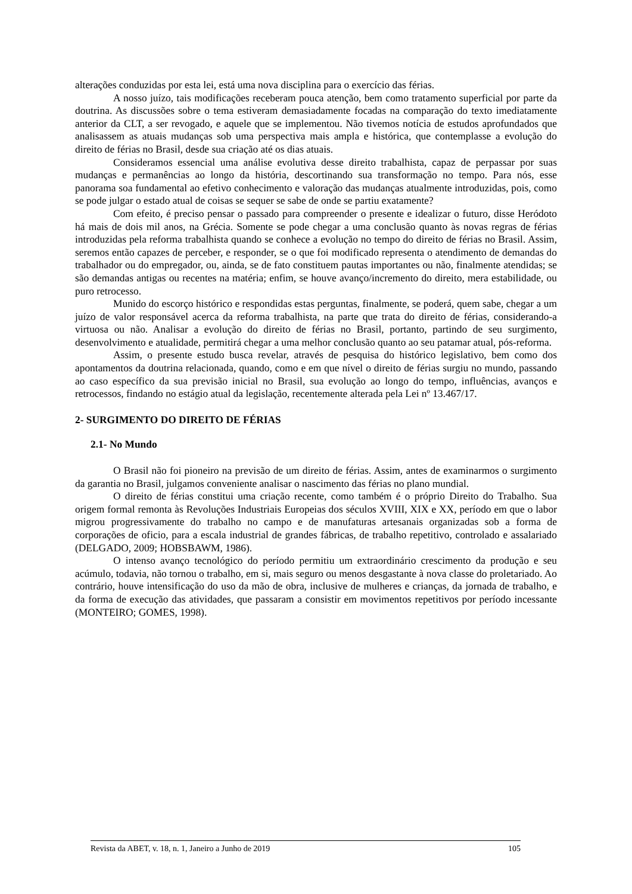alterações conduzidas por esta lei, está uma nova disciplina para o exercício das férias.
A nosso juízo, tais modificações receberam pouca atenção, bem como tratamento superficial por parte da doutrina. As discussões sobre o tema estiveram demasiadamente focadas na comparação do texto imediatamente anterior da CLT, a ser revogado, e aquele que se implementou. Não tivemos notícia de estudos aprofundados que analisassem as atuais mudanças sob uma perspectiva mais ampla e histórica, que contemplasse a evolução do direito de férias no Brasil, desde sua criação até os dias atuais.
Consideramos essencial uma análise evolutiva desse direito trabalhista, capaz de perpassar por suas mudanças e permanências ao longo da história, descortinando sua transformação no tempo. Para nós, esse panorama soa fundamental ao efetivo conhecimento e valoração das mudanças atualmente introduzidas, pois, como se pode julgar o estado atual de coisas se sequer se sabe de onde se partiu exatamente?
Com efeito, é preciso pensar o passado para compreender o presente e idealizar o futuro, disse Heródoto há mais de dois mil anos, na Grécia. Somente se pode chegar a uma conclusão quanto às novas regras de férias introduzidas pela reforma trabalhista quando se conhece a evolução no tempo do direito de férias no Brasil. Assim, seremos então capazes de perceber, e responder, se o que foi modificado representa o atendimento de demandas do trabalhador ou do empregador, ou, ainda, se de fato constituem pautas importantes ou não, finalmente atendidas; se são demandas antigas ou recentes na matéria; enfim, se houve avanço/incremento do direito, mera estabilidade, ou puro retrocesso.
Munido do escorço histórico e respondidas estas perguntas, finalmente, se poderá, quem sabe, chegar a um juízo de valor responsável acerca da reforma trabalhista, na parte que trata do direito de férias, considerando-a virtuosa ou não. Analisar a evolução do direito de férias no Brasil, portanto, partindo de seu surgimento, desenvolvimento e atualidade, permitirá chegar a uma melhor conclusão quanto ao seu patamar atual, pós-reforma.
Assim, o presente estudo busca revelar, através de pesquisa do histórico legislativo, bem como dos apontamentos da doutrina relacionada, quando, como e em que nível o direito de férias surgiu no mundo, passando ao caso específico da sua previsão inicial no Brasil, sua evolução ao longo do tempo, influências, avanços e retrocessos, findando no estágio atual da legislação, recentemente alterada pela Lei nº 13.467/17.
2- SURGIMENTO DO DIREITO DE FÉRIAS
2.1- No Mundo
O Brasil não foi pioneiro na previsão de um direito de férias. Assim, antes de examinarmos o surgimento da garantia no Brasil, julgamos conveniente analisar o nascimento das férias no plano mundial.
O direito de férias constitui uma criação recente, como também é o próprio Direito do Trabalho. Sua origem formal remonta às Revoluções Industriais Europeias dos séculos XVIII, XIX e XX, período em que o labor migrou progressivamente do trabalho no campo e de manufaturas artesanais organizadas sob a forma de corporações de oficio, para a escala industrial de grandes fábricas, de trabalho repetitivo, controlado e assalariado (DELGADO, 2009; HOBSBAWM, 1986).
O intenso avanço tecnológico do período permitiu um extraordinário crescimento da produção e seu acúmulo, todavia, não tornou o trabalho, em si, mais seguro ou menos desgastante à nova classe do proletariado. Ao contrário, houve intensificação do uso da mão de obra, inclusive de mulheres e crianças, da jornada de trabalho, e da forma de execução das atividades, que passaram a consistir em movimentos repetitivos por período incessante (MONTEIRO; GOMES, 1998).
Revista da ABET, v. 18, n. 1, Janeiro a Junho de 2019 105